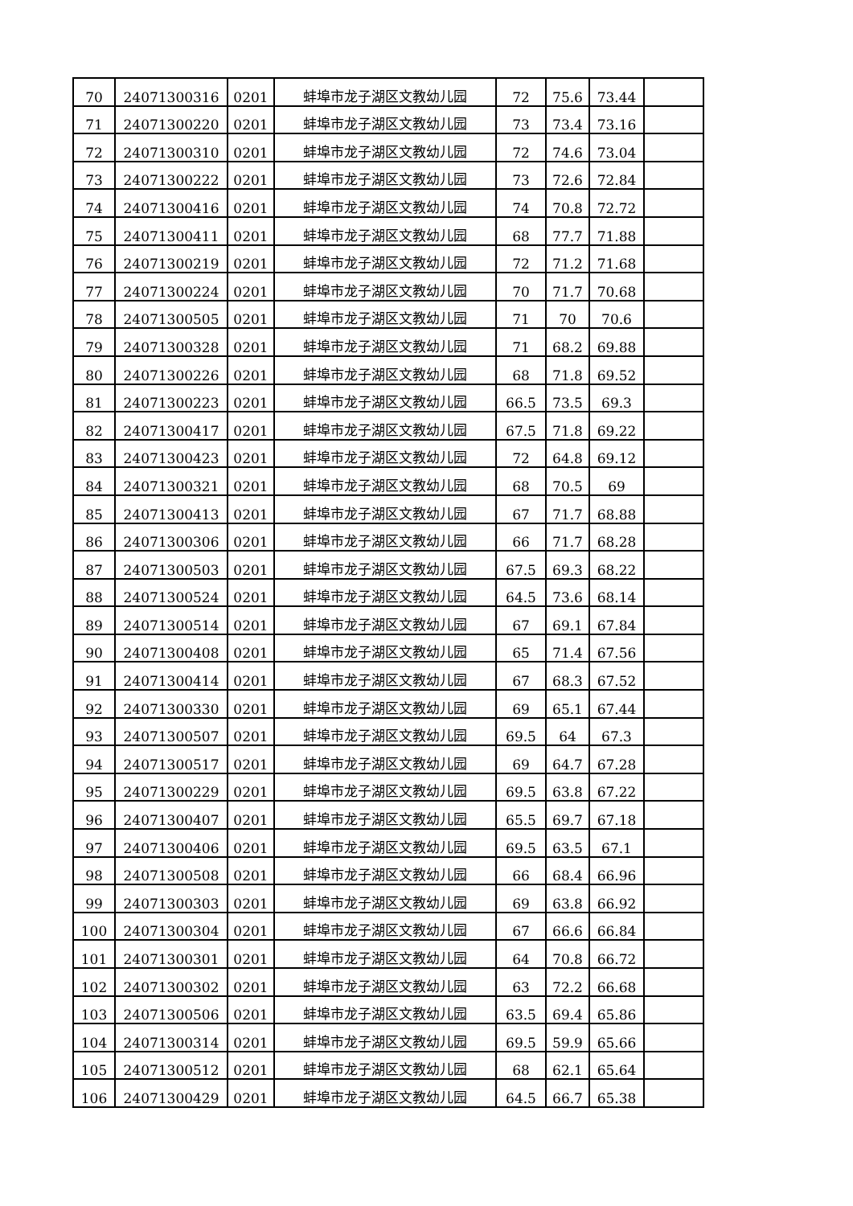| 70 | 24071300316 | 0201 | 蚌埠市龙子湖区文教幼儿园 | 72 | 75.6 | 73.44 | |
| 71 | 24071300220 | 0201 | 蚌埠市龙子湖区文教幼儿园 | 73 | 73.4 | 73.16 | |
| 72 | 24071300310 | 0201 | 蚌埠市龙子湖区文教幼儿园 | 72 | 74.6 | 73.04 | |
| 73 | 24071300222 | 0201 | 蚌埠市龙子湖区文教幼儿园 | 73 | 72.6 | 72.84 | |
| 74 | 24071300416 | 0201 | 蚌埠市龙子湖区文教幼儿园 | 74 | 70.8 | 72.72 | |
| 75 | 24071300411 | 0201 | 蚌埠市龙子湖区文教幼儿园 | 68 | 77.7 | 71.88 | |
| 76 | 24071300219 | 0201 | 蚌埠市龙子湖区文教幼儿园 | 72 | 71.2 | 71.68 | |
| 77 | 24071300224 | 0201 | 蚌埠市龙子湖区文教幼儿园 | 70 | 71.7 | 70.68 | |
| 78 | 24071300505 | 0201 | 蚌埠市龙子湖区文教幼儿园 | 71 | 70 | 70.6 | |
| 79 | 24071300328 | 0201 | 蚌埠市龙子湖区文教幼儿园 | 71 | 68.2 | 69.88 | |
| 80 | 24071300226 | 0201 | 蚌埠市龙子湖区文教幼儿园 | 68 | 71.8 | 69.52 | |
| 81 | 24071300223 | 0201 | 蚌埠市龙子湖区文教幼儿园 | 66.5 | 73.5 | 69.3 | |
| 82 | 24071300417 | 0201 | 蚌埠市龙子湖区文教幼儿园 | 67.5 | 71.8 | 69.22 | |
| 83 | 24071300423 | 0201 | 蚌埠市龙子湖区文教幼儿园 | 72 | 64.8 | 69.12 | |
| 84 | 24071300321 | 0201 | 蚌埠市龙子湖区文教幼儿园 | 68 | 70.5 | 69 | |
| 85 | 24071300413 | 0201 | 蚌埠市龙子湖区文教幼儿园 | 67 | 71.7 | 68.88 | |
| 86 | 24071300306 | 0201 | 蚌埠市龙子湖区文教幼儿园 | 66 | 71.7 | 68.28 | |
| 87 | 24071300503 | 0201 | 蚌埠市龙子湖区文教幼儿园 | 67.5 | 69.3 | 68.22 | |
| 88 | 24071300524 | 0201 | 蚌埠市龙子湖区文教幼儿园 | 64.5 | 73.6 | 68.14 | |
| 89 | 24071300514 | 0201 | 蚌埠市龙子湖区文教幼儿园 | 67 | 69.1 | 67.84 | |
| 90 | 24071300408 | 0201 | 蚌埠市龙子湖区文教幼儿园 | 65 | 71.4 | 67.56 | |
| 91 | 24071300414 | 0201 | 蚌埠市龙子湖区文教幼儿园 | 67 | 68.3 | 67.52 | |
| 92 | 24071300330 | 0201 | 蚌埠市龙子湖区文教幼儿园 | 69 | 65.1 | 67.44 | |
| 93 | 24071300507 | 0201 | 蚌埠市龙子湖区文教幼儿园 | 69.5 | 64 | 67.3 | |
| 94 | 24071300517 | 0201 | 蚌埠市龙子湖区文教幼儿园 | 69 | 64.7 | 67.28 | |
| 95 | 24071300229 | 0201 | 蚌埠市龙子湖区文教幼儿园 | 69.5 | 63.8 | 67.22 | |
| 96 | 24071300407 | 0201 | 蚌埠市龙子湖区文教幼儿园 | 65.5 | 69.7 | 67.18 | |
| 97 | 24071300406 | 0201 | 蚌埠市龙子湖区文教幼儿园 | 69.5 | 63.5 | 67.1 | |
| 98 | 24071300508 | 0201 | 蚌埠市龙子湖区文教幼儿园 | 66 | 68.4 | 66.96 | |
| 99 | 24071300303 | 0201 | 蚌埠市龙子湖区文教幼儿园 | 69 | 63.8 | 66.92 | |
| 100 | 24071300304 | 0201 | 蚌埠市龙子湖区文教幼儿园 | 67 | 66.6 | 66.84 | |
| 101 | 24071300301 | 0201 | 蚌埠市龙子湖区文教幼儿园 | 64 | 70.8 | 66.72 | |
| 102 | 24071300302 | 0201 | 蚌埠市龙子湖区文教幼儿园 | 63 | 72.2 | 66.68 | |
| 103 | 24071300506 | 0201 | 蚌埠市龙子湖区文教幼儿园 | 63.5 | 69.4 | 65.86 | |
| 104 | 24071300314 | 0201 | 蚌埠市龙子湖区文教幼儿园 | 69.5 | 59.9 | 65.66 | |
| 105 | 24071300512 | 0201 | 蚌埠市龙子湖区文教幼儿园 | 68 | 62.1 | 65.64 | |
| 106 | 24071300429 | 0201 | 蚌埠市龙子湖区文教幼儿园 | 64.5 | 66.7 | 65.38 | |